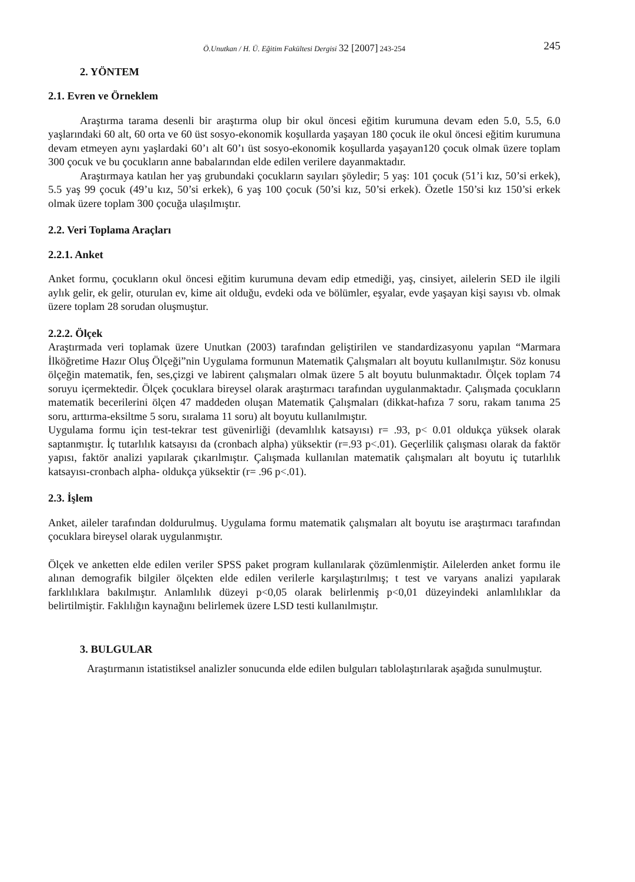Ö.Unutkan / H. Ü. Eğitim Fakültesi Dergisi 32 [2007] 243-254 245
2. YÖNTEM
2.1. Evren ve Örneklem
Araştırma tarama desenli bir araştırma olup bir okul öncesi eğitim kurumuna devam eden 5.0, 5.5, 6.0 yaşlarındaki 60 alt, 60 orta ve 60 üst sosyo-ekonomik koşullarda yaşayan 180 çocuk ile okul öncesi eğitim kurumuna devam etmeyen aynı yaşlardaki 60’ı alt 60’ı üst sosyo-ekonomik koşullarda yaşayan120 çocuk olmak üzere toplam 300 çocuk ve bu çocukların anne babalarından elde edilen verilere dayanmaktadır.
Araştırmaya katılan her yaş grubundaki çocukların sayıları şöyledir; 5 yaş: 101 çocuk (51’i kız, 50’si erkek), 5.5 yaş 99 çocuk (49’u kız, 50’si erkek), 6 yaş 100 çocuk (50’si kız, 50’si erkek). Özetle 150’si kız 150’si erkek olmak üzere toplam 300 çocuğa ulaşılmıştır.
2.2. Veri Toplama Araçları
2.2.1. Anket
Anket formu, çocukların okul öncesi eğitim kurumuna devam edip etmediği, yaş, cinsiyet, ailelerin SED ile ilgili aylık gelir, ek gelir, oturulan ev, kime ait olduğu, evdeki oda ve bölümler, eşyalar, evde yaşayan kişi sayısı vb. olmak üzere toplam 28 sorudan oluşmuştur.
2.2.2. Ölçek
Araştırmada veri toplamak üzere Unutkan (2003) tarafından geliştirilen ve standardizasyonu yapılan “Marmara İlköğretime Hazır Oluş Ölçeği”nin Uygulama formunun Matematik Çalışmaları alt boyutu kullanılmıştır. Söz konusu ölçeğin matematik, fen, ses,çizgi ve labirent çalışmaları olmak üzere 5 alt boyutu bulunmaktadır. Ölçek toplam 74 soruyu içermektedir. Ölçek çocuklara bireysel olarak araştırmacı tarafından uygulanmaktadır. Çalışmada çocukların matematik becerilerini ölçen 47 maddeden oluşan Matematik Çalışmaları (dikkat-hafıza 7 soru, rakam tanıma 25 soru, arttırma-eksiltme 5 soru, sıralama 11 soru) alt boyutu kullanılmıştır.
Uygulama formu için test-tekrar test güvenirliği (devamlılık katsayısı) r= .93, p< 0.01 oldukça yüksek olarak saptanmıştır. İç tutarlılık katsayısı da (cronbach alpha) yüksektir (r=.93 p<.01). Geçerlilik çalışması olarak da faktör yapısı, faktör analizi yapılarak çıkarılmıştır. Çalışmada kullanılan matematik çalışmaları alt boyutu iç tutarlılık katsayısı-cronbach alpha- oldukça yüksektir (r= .96 p<.01).
2.3. İşlem
Anket, aileler tarafından doldurulmuş. Uygulama formu matematik çalışmaları alt boyutu ise araştırmacı tarafından çocuklara bireysel olarak uygulanmıştır.
Ölçek ve anketten elde edilen veriler SPSS paket program kullanılarak çözümlenmiştir. Ailelerden anket formu ile alınan demografik bilgiler ölçekten elde edilen verilerle karşılaştırılmış; t test ve varyans analizi yapılarak farklılıklara bakılmıştır. Anlamlılık düzeyi p<0,05 olarak belirlenmiş p<0,01 düzeyindeki anlamlılıklar da belirtilmiştir. Faklılığın kaynağını belirlemek üzere LSD testi kullanılmıştır.
3. BULGULAR
Araştırmanın istatistiksel analizler sonucunda elde edilen bulguları tablolaştırılarak aşağıda sunulmuştur.